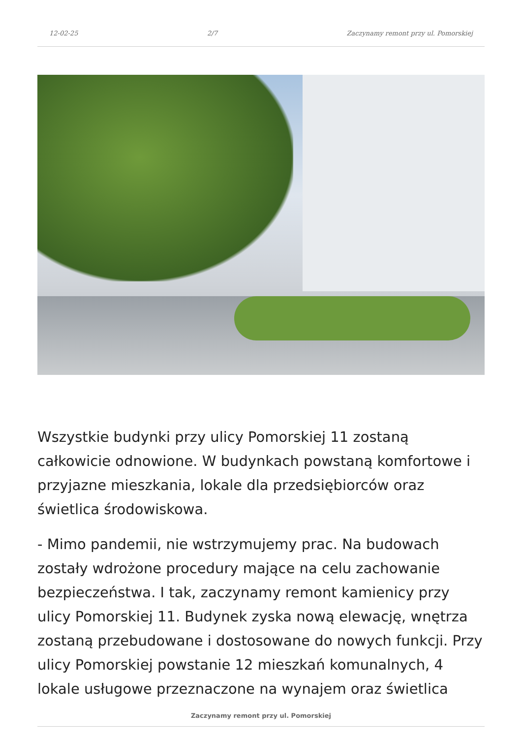12-02-25 2/7 Zaczynamy remont przy ul. Pomorskiej
Wszystkie budynki przy ulicy Pomorskiej 11 zostaną całkowicie odnowione. W budynkach powstaną komfortowe i przyjazne mieszkania, lokale dla przedsiębiorców oraz świetlica środowiskowa.
- Mimo pandemii, nie wstrzymujemy prac. Na budowach zostały wdrożone procedury mające na celu zachowanie bezpieczeństwa. I tak, zaczynamy remont kamienicy przy ulicy Pomorskiej 11. Budynek zyska nową elewację, wnętrza zostaną przebudowane i dostosowane do nowych funkcji. Przy ulicy Pomorskiej powstanie 12 mieszkań komunalnych, 4 lokale usługowe przeznaczone na wynajem oraz świetlica
Zaczynamy remont przy ul. Pomorskiej